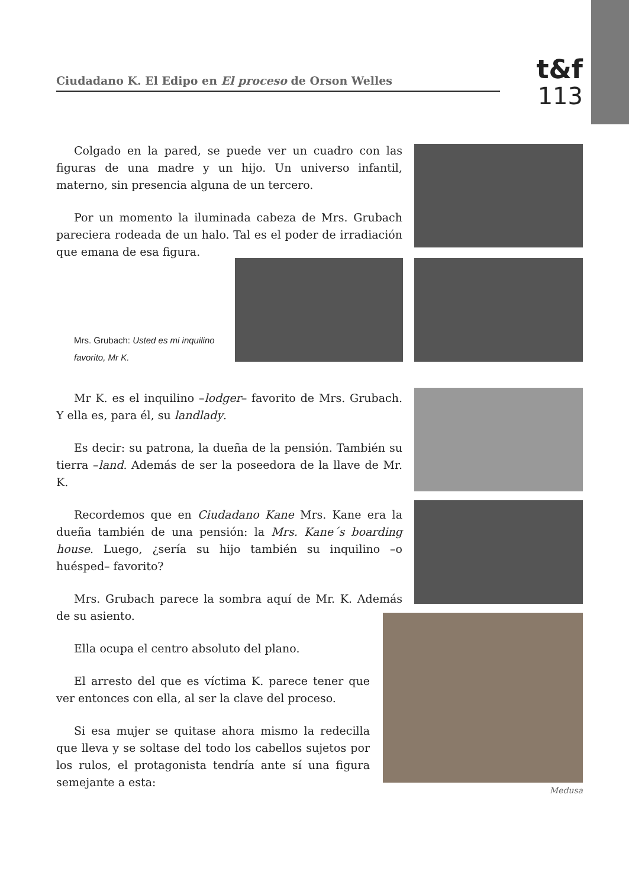Ciudadano K. El Edipo en El proceso de Orson Welles
t&f
113
Colgado en la pared, se puede ver un cuadro con las figuras de una madre y un hijo. Un universo infantil, materno, sin presencia alguna de un tercero.
Por un momento la iluminada cabeza de Mrs. Grubach pareciera rodeada de un halo. Tal es el poder de irradiación que emana de esa figura.
Mrs. Grubach: Usted es mi inquilino favorito, Mr K.
Mr K. es el inquilino –lodger– favorito de Mrs. Grubach. Y ella es, para él, su landlady.
Es decir: su patrona, la dueña de la pensión. También su tierra –land. Además de ser la poseedora de la llave de Mr. K.
Recordemos que en Ciudadano Kane Mrs. Kane era la dueña también de una pensión: la Mrs. Kane´s boarding house. Luego, ¿sería su hijo también su inquilino –o huésped– favorito?
Mrs. Grubach parece la sombra aquí de Mr. K. Además de su asiento.
Ella ocupa el centro absoluto del plano.
El arresto del que es víctima K. parece tener que ver entonces con ella, al ser la clave del proceso.
Si esa mujer se quitase ahora mismo la redecilla que lleva y se soltase del todo los cabellos sujetos por los rulos, el protagonista tendría ante sí una figura semejante a esta:
Medusa